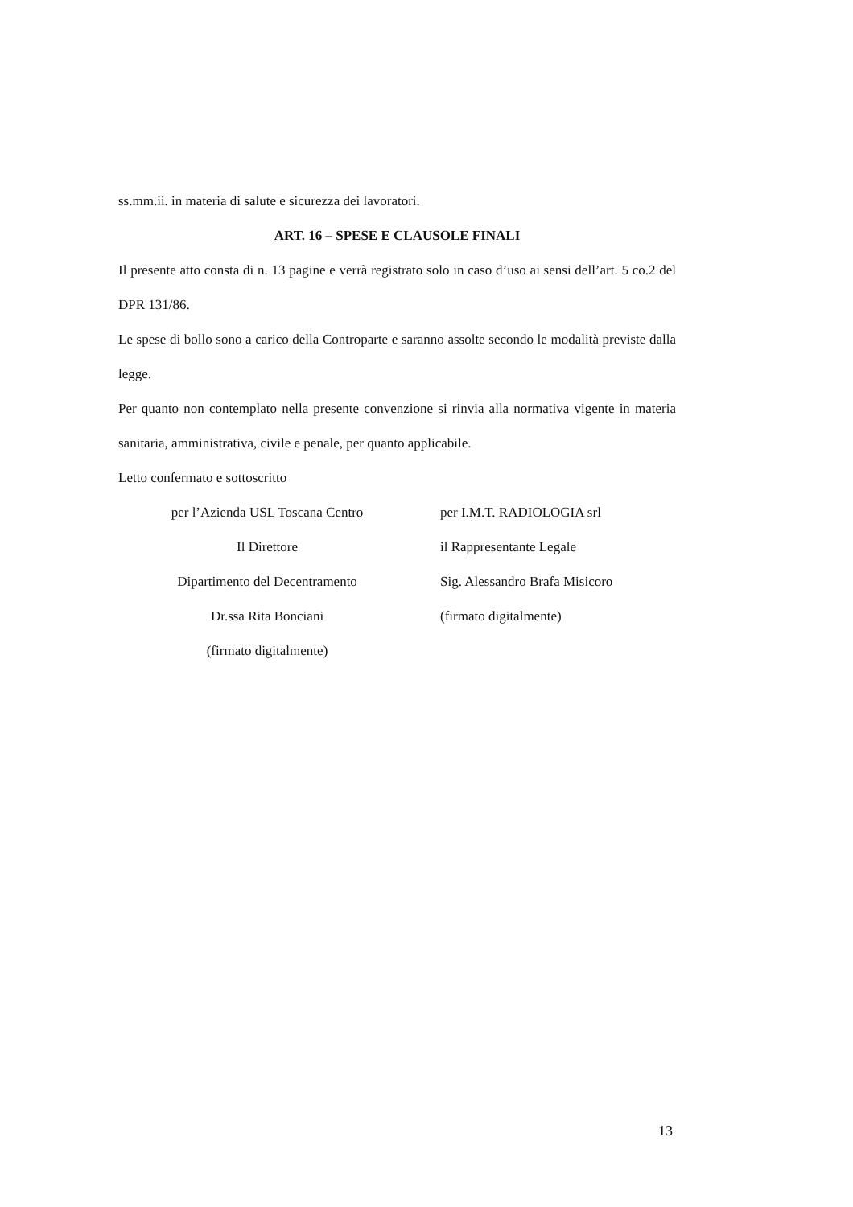ss.mm.ii. in materia di salute e sicurezza dei lavoratori.
ART. 16 – SPESE E CLAUSOLE FINALI
Il presente atto consta di n. 13 pagine e verrà registrato solo in caso d’uso ai sensi dell’art. 5 co.2 del DPR 131/86.
Le spese di bollo sono a carico della Controparte e saranno assolte secondo le modalità previste dalla legge.
Per quanto non contemplato nella presente convenzione si rinvia alla normativa vigente in materia sanitaria, amministrativa, civile e penale, per quanto applicabile.
Letto confermato e sottoscritto
per l’Azienda USL Toscana Centro
Il Direttore
Dipartimento del Decentramento
Dr.ssa Rita Bonciani
(firmato digitalmente)
per I.M.T. RADIOLOGIA srl
il Rappresentante Legale
Sig. Alessandro Brafa Misicoro
(firmato digitalmente)
13